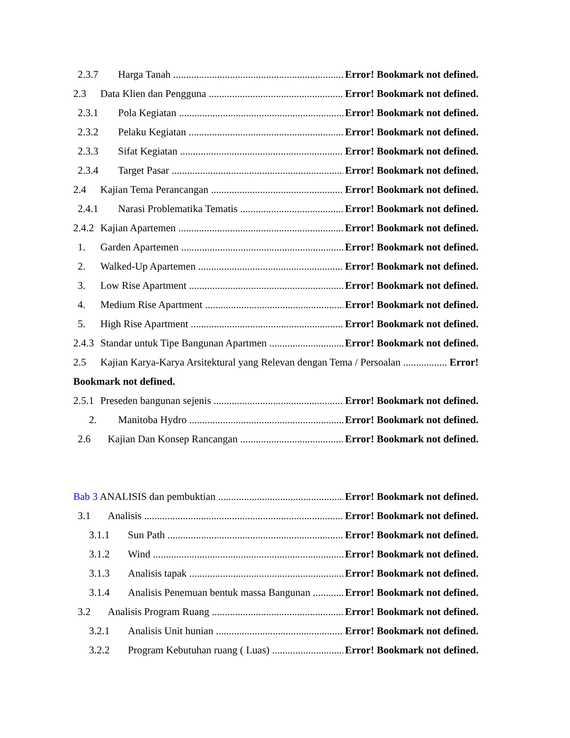2.3.7 Harga Tanah Error! Bookmark not defined.
2.3 Data Klien dan Pengguna Error! Bookmark not defined.
2.3.1 Pola Kegiatan Error! Bookmark not defined.
2.3.2 Pelaku Kegiatan Error! Bookmark not defined.
2.3.3 Sifat Kegiatan Error! Bookmark not defined.
2.3.4 Target Pasar Error! Bookmark not defined.
2.4 Kajian Tema Perancangan Error! Bookmark not defined.
2.4.1 Narasi Problematika Tematis Error! Bookmark not defined.
2.4.2 Kajian Apartemen Error! Bookmark not defined.
1. Garden Apartemen Error! Bookmark not defined.
2. Walked-Up Apartemen Error! Bookmark not defined.
3. Low Rise Apartment Error! Bookmark not defined.
4. Medium Rise Apartment Error! Bookmark not defined.
5. High Rise Apartment Error! Bookmark not defined.
2.4.3 Standar untuk Tipe Bangunan Apartmen Error! Bookmark not defined.
2.5 Kajian Karya-Karya Arsitektural yang Relevan dengan Tema / Persoalan Error!
Bookmark not defined.
2.5.1 Preseden bangunan sejenis Error! Bookmark not defined.
2. Manitoba Hydro Error! Bookmark not defined.
2.6 Kajian Dan Konsep Rancangan Error! Bookmark not defined.
Bab 3 ANALISIS dan pembuktian Error! Bookmark not defined.
3.1 Analisis Error! Bookmark not defined.
3.1.1 Sun Path Error! Bookmark not defined.
3.1.2 Wind Error! Bookmark not defined.
3.1.3 Analisis tapak Error! Bookmark not defined.
3.1.4 Analisis Penemuan bentuk massa Bangunan Error! Bookmark not defined.
3.2 Analisis Program Ruang Error! Bookmark not defined.
3.2.1 Analisis Unit hunian Error! Bookmark not defined.
3.2.2 Program Kebutuhan ruang ( Luas) Error! Bookmark not defined.